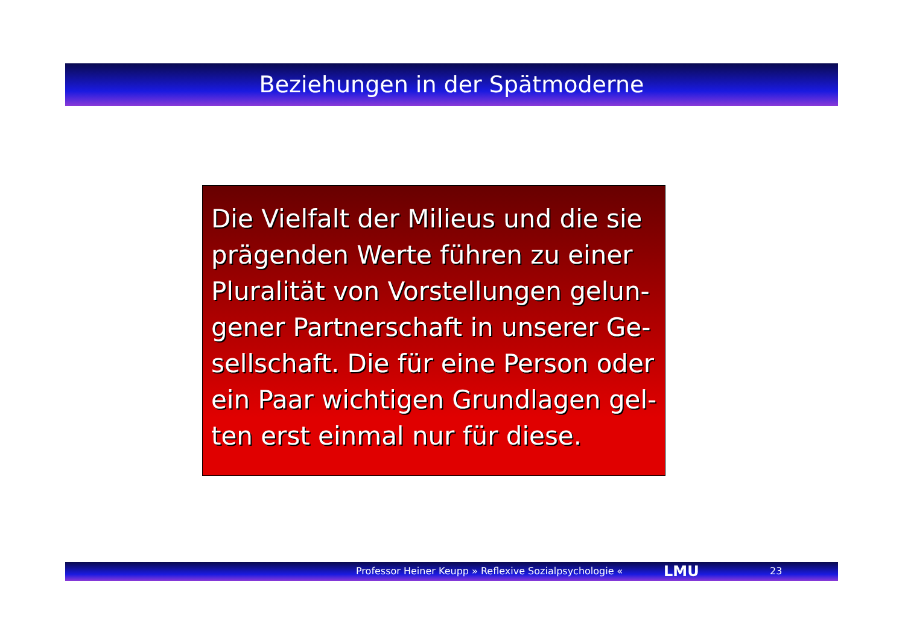Beziehungen in der Spätmoderne
Die Vielfalt der Milieus und die sie prägenden Werte führen zu einer Pluralität von Vorstellungen gelun-gener Partnerschaft in unserer Ge-sellschaft. Die für eine Person oder ein Paar wichtigen Grundlagen gel-ten erst einmal nur für diese.
Professor Heiner Keupp » Reflexive Sozialpsychologie « LMU 23